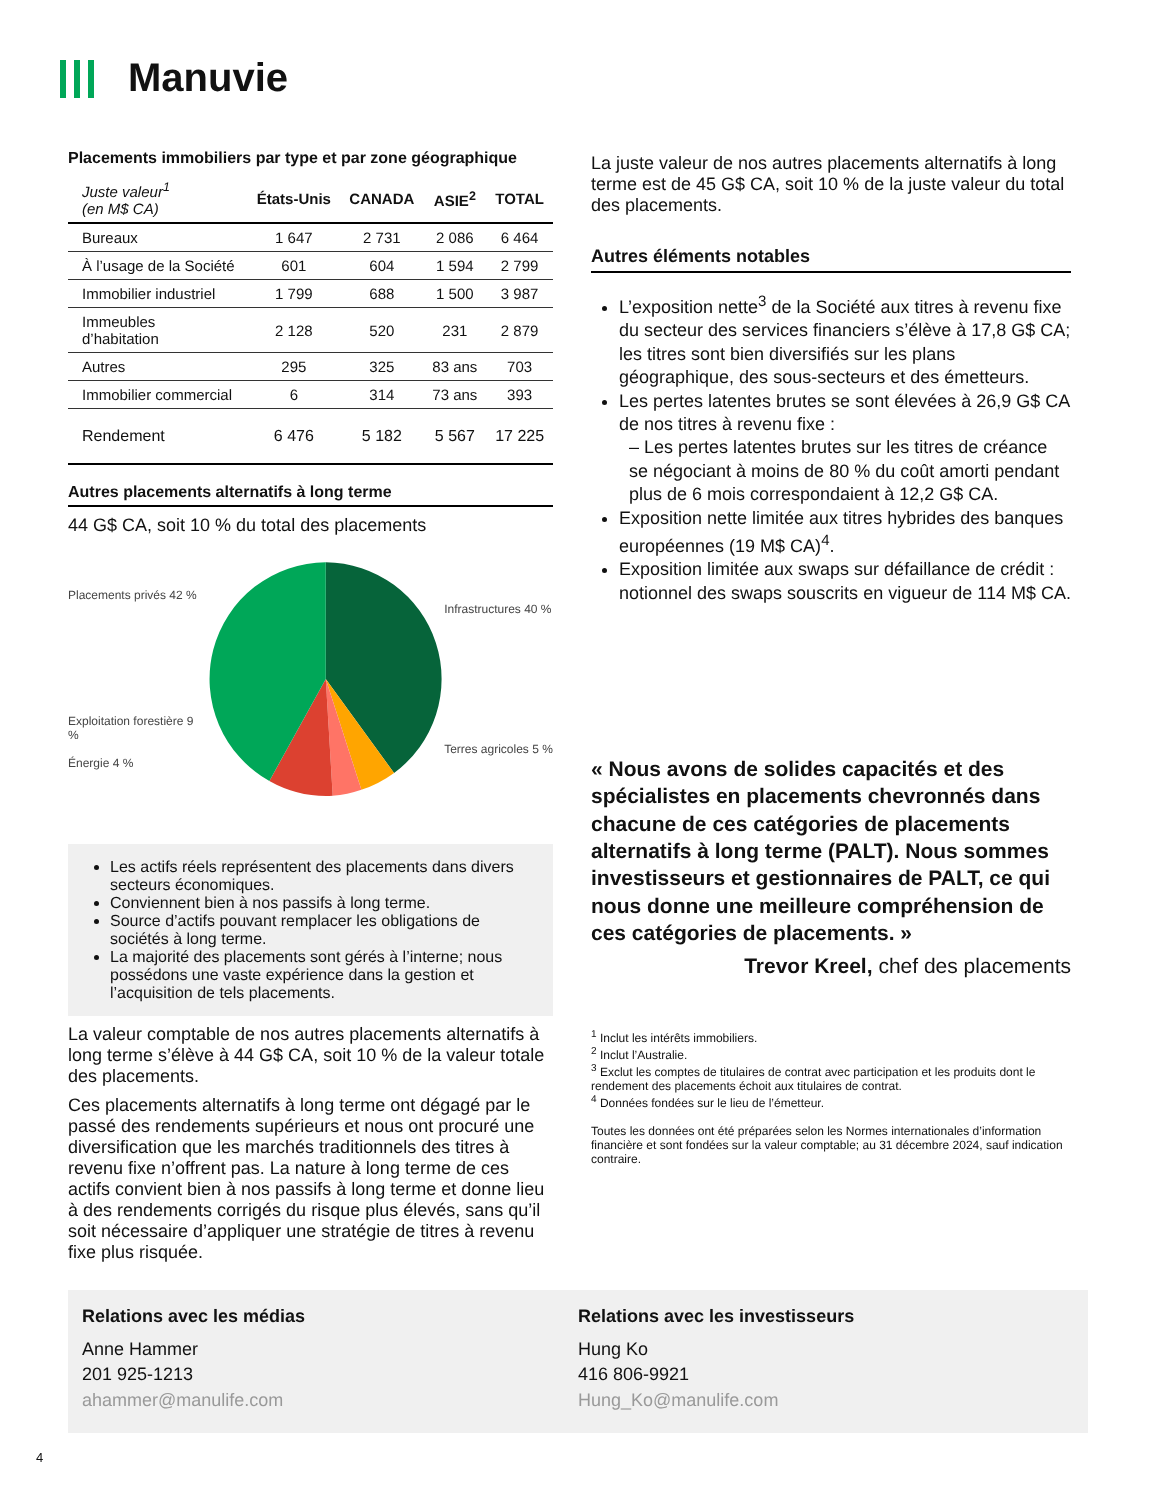Manuvie
Placements immobiliers par type et par zone géographique
| Juste valeur<sup>1</sup> (en M$ CA) | États-Unis | CANADA | ASIE<sup>2</sup> | TOTAL |
| --- | --- | --- | --- | --- |
| Bureaux | 1 647 | 2 731 | 2 086 | 6 464 |
| À l’usage de la Société | 601 | 604 | 1 594 | 2 799 |
| Immobilier industriel | 1 799 | 688 | 1 500 | 3 987 |
| Immeubles d’habitation | 2 128 | 520 | 231 | 2 879 |
| Autres | 295 | 325 | 83 ans | 703 |
| Immobilier commercial | 6 | 314 | 73 ans | 393 |
| Rendement | 6 476 | 5 182 | 5 567 | 17 225 |
Autres placements alternatifs à long terme
44 G$ CA, soit 10 % du total des placements
Placements privés 42 %
Exploitation forestière 9 %
Énergie 4 %
Infrastructures 40 %
Terres agricoles 5 %
Les actifs réels représentent des placements dans divers secteurs économiques.
Conviennent bien à nos passifs à long terme.
Source d’actifs pouvant remplacer les obligations de sociétés à long terme.
La majorité des placements sont gérés à l’interne; nous possédons une vaste expérience dans la gestion et l’acquisition de tels placements.
La valeur comptable de nos autres placements alternatifs à long terme s’élève à 44 G$ CA, soit 10 % de la valeur totale des placements.
Ces placements alternatifs à long terme ont dégagé par le passé des rendements supérieurs et nous ont procuré une diversification que les marchés traditionnels des titres à revenu fixe n’offrent pas. La nature à long terme de ces actifs convient bien à nos passifs à long terme et donne lieu à des rendements corrigés du risque plus élevés, sans qu’il soit nécessaire d’appliquer une stratégie de titres à revenu fixe plus risquée.
La juste valeur de nos autres placements alternatifs à long terme est de 45 G$ CA, soit 10 % de la juste valeur du total des placements.
Autres éléments notables
L’exposition nette<sup>3</sup> de la Société aux titres à revenu fixe du secteur des services financiers s’élève à 17,8 G$ CA; les titres sont bien diversifiés sur les plans géographique, des sous-secteurs et des émetteurs.
Les pertes latentes brutes se sont élevées à 26,9 G$ CA de nos titres à revenu fixe :
– Les pertes latentes brutes sur les titres de créance se négociant à moins de 80 % du coût amorti pendant plus de 6 mois correspondaient à 12,2 G$ CA.
Exposition nette limitée aux titres hybrides des banques européennes (19 M$ CA)<sup>4</sup>.
Exposition limitée aux swaps sur défaillance de crédit : notionnel des swaps souscrits en vigueur de 114 M$ CA.
« Nous avons de solides capacités et des spécialistes en placements chevronnés dans chacune de ces catégories de placements alternatifs à long terme (PALT). Nous sommes investisseurs et gestionnaires de PALT, ce qui nous donne une meilleure compréhension de ces catégories de placements. »
Trevor Kreel, chef des placements
<sup>1</sup> Inclut les intérêts immobiliers.
<sup>2</sup> Inclut l’Australie.
<sup>3</sup> Exclut les comptes de titulaires de contrat avec participation et les produits dont le rendement des placements échoit aux titulaires de contrat.
<sup>4</sup> Données fondées sur le lieu de l’émetteur.
Toutes les données ont été préparées selon les Normes internationales d’information financière et sont fondées sur la valeur comptable; au 31 décembre 2024, sauf indication contraire.
Relations avec les médias
Anne Hammer
201 925-1213
ahammer@manulife.com
Relations avec les investisseurs
Hung Ko
416 806-9921
Hung_Ko@manulife.com
4